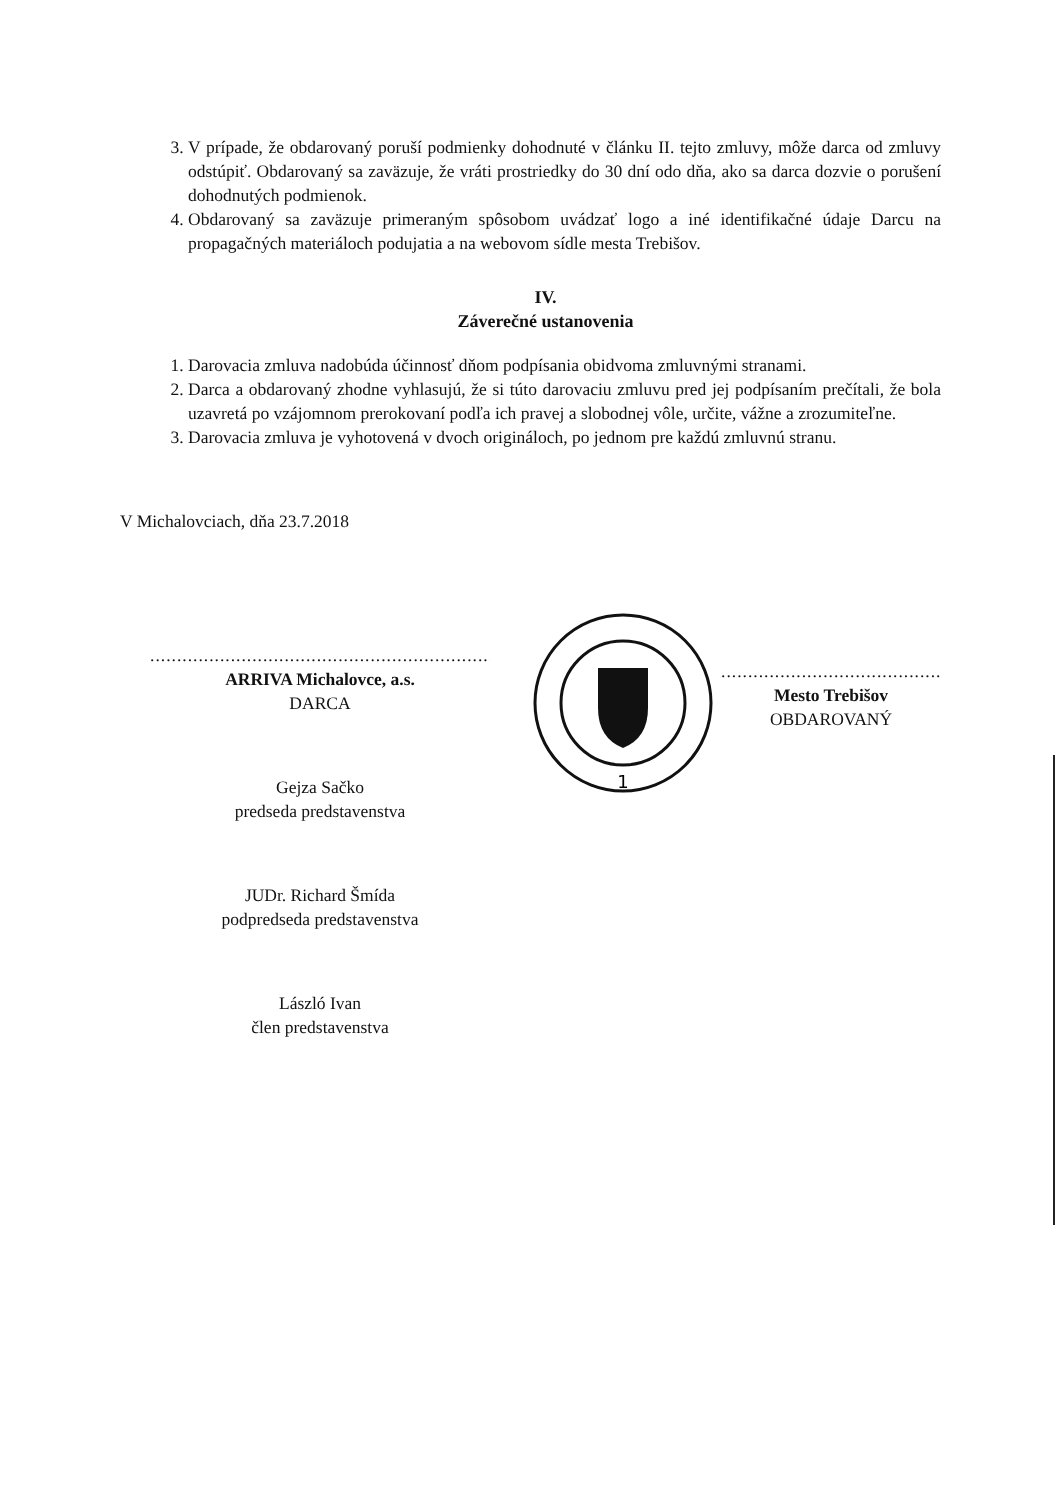3. V prípade, že obdarovaný poruší podmienky dohodnuté v článku II. tejto zmluvy, môže darca od zmluvy odstúpiť. Obdarovaný sa zaväzuje, že vráti prostriedky do 30 dní odo dňa, ako sa darca dozvie o porušení dohodnutých podmienok.
4. Obdarovaný sa zaväzuje primeraným spôsobom uvádzať logo a iné identifikačné údaje Darcu na propagačných materiáloch podujatia a na webovom sídle mesta Trebišov.
IV.
Záverečné ustanovenia
1. Darovacia zmluva nadobúda účinnosť dňom podpísania obidvoma zmluvnými stranami.
2. Darca a obdarovaný zhodne vyhlasujú, že si túto darovaciu zmluvu pred jej podpísaním prečítali, že bola uzavretá po vzájomnom prerokovaní podľa ich pravej a slobodnej vôle, určite, vážne a zrozumiteľne.
3. Darovacia zmluva je vyhotovená v dvoch origináloch, po jednom pre každú zmluvnú stranu.
V Michalovciach, dňa 23.7.2018
......................................................................
ARRIVA Michalovce, a.s.
DARCA
Gejza Sačko
predseda predstavenstva
JUDr. Richard Šmída
podpredseda predstavenstva
László Ivan
člen predstavenstva
............................................
Mesto Trebišov
OBDAROVANÝ
1